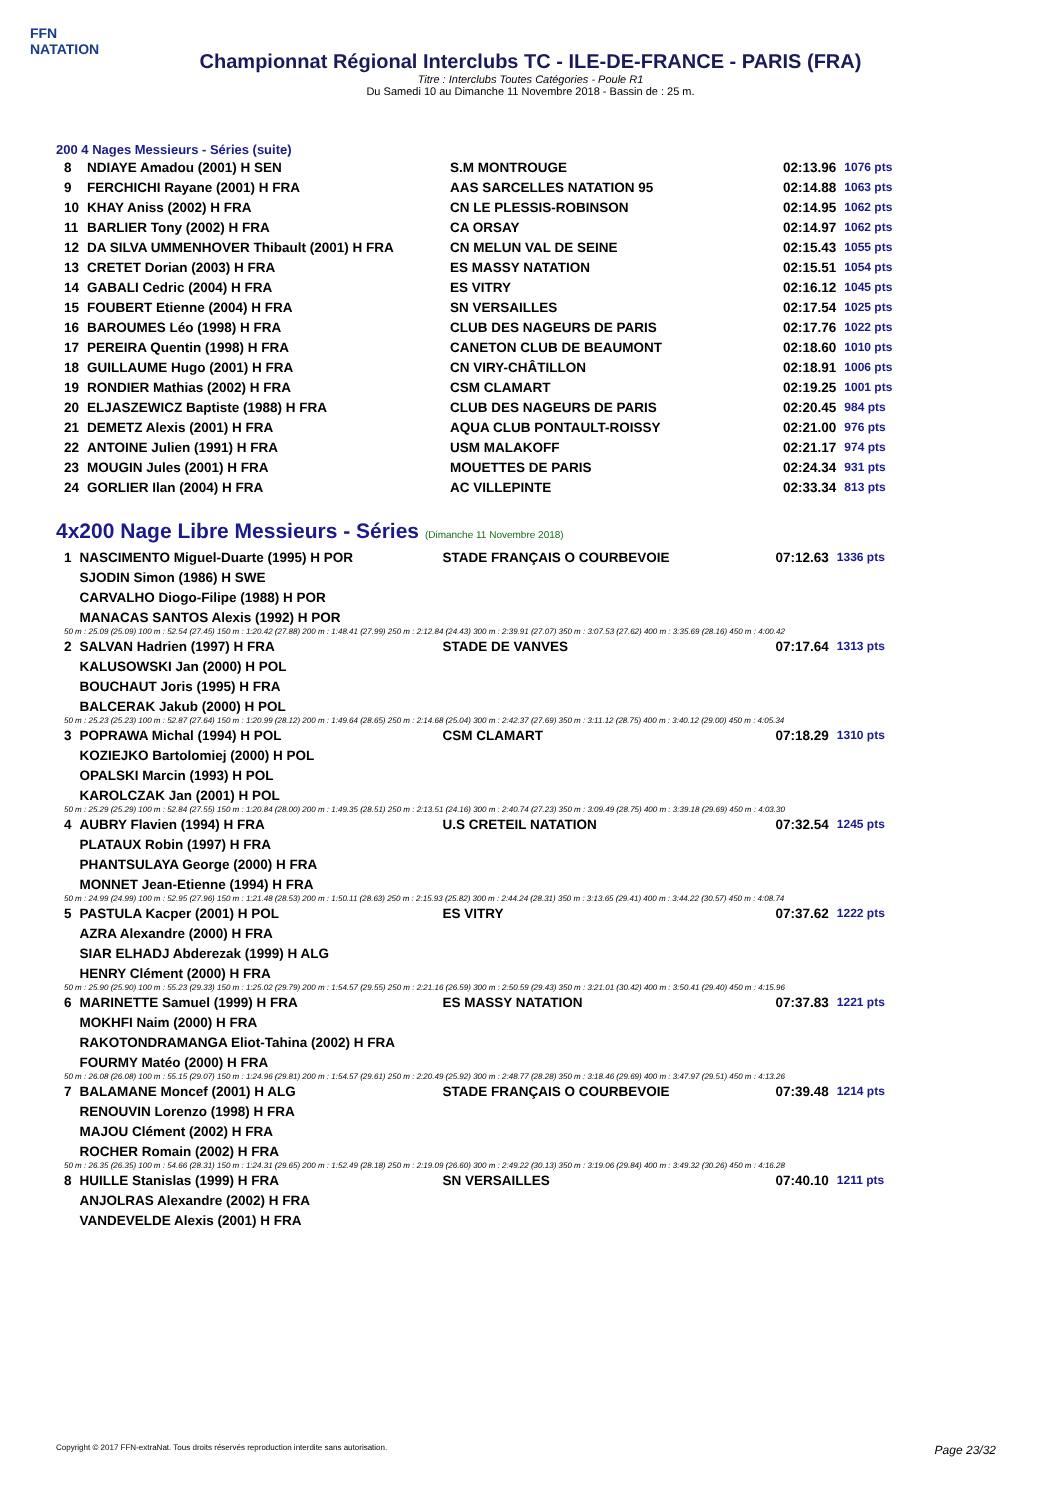FFN
NATATION
Championnat Régional Interclubs TC - ILE-DE-FRANCE - PARIS (FRA)
Titre : Interclubs Toutes Catégories - Poule R1
Du Samedi 10 au Dimanche 11 Novembre 2018 - Bassin de : 25 m.
200 4 Nages Messieurs - Séries (suite)
| 8 | NDIAYE Amadou (2001) H SEN | S.M MONTROUGE | 02:13.96 | 1076 pts |
| 9 | FERCHICHI Rayane (2001) H FRA | AAS SARCELLES NATATION 95 | 02:14.88 | 1063 pts |
| 10 | KHAY Aniss (2002) H FRA | CN LE PLESSIS-ROBINSON | 02:14.95 | 1062 pts |
| 11 | BARLIER Tony (2002) H FRA | CA ORSAY | 02:14.97 | 1062 pts |
| 12 | DA SILVA UMMENHOVER Thibault (2001) H FRA | CN MELUN VAL DE SEINE | 02:15.43 | 1055 pts |
| 13 | CRETET Dorian (2003) H FRA | ES MASSY NATATION | 02:15.51 | 1054 pts |
| 14 | GABALI Cedric (2004) H FRA | ES VITRY | 02:16.12 | 1045 pts |
| 15 | FOUBERT Etienne (2004) H FRA | SN VERSAILLES | 02:17.54 | 1025 pts |
| 16 | BAROUMES Léo (1998) H FRA | CLUB DES NAGEURS DE PARIS | 02:17.76 | 1022 pts |
| 17 | PEREIRA Quentin (1998) H FRA | CANETON CLUB DE BEAUMONT | 02:18.60 | 1010 pts |
| 18 | GUILLAUME Hugo (2001) H FRA | CN VIRY-CHÂTILLON | 02:18.91 | 1006 pts |
| 19 | RONDIER Mathias (2002) H FRA | CSM CLAMART | 02:19.25 | 1001 pts |
| 20 | ELJASZEWICZ Baptiste (1988) H FRA | CLUB DES NAGEURS DE PARIS | 02:20.45 | 984 pts |
| 21 | DEMETZ Alexis (2001) H FRA | AQUA CLUB PONTAULT-ROISSY | 02:21.00 | 976 pts |
| 22 | ANTOINE Julien (1991) H FRA | USM MALAKOFF | 02:21.17 | 974 pts |
| 23 | MOUGIN Jules (2001) H FRA | MOUETTES DE PARIS | 02:24.34 | 931 pts |
| 24 | GORLIER Ilan (2004) H FRA | AC VILLEPINTE | 02:33.34 | 813 pts |
4x200 Nage Libre Messieurs - Séries (Dimanche 11 Novembre 2018)
| 1 | NASCIMENTO Miguel-Duarte (1995) H POR | STADE FRANÇAIS O COURBEVOIE | 07:12.63 | 1336 pts |
| | SJODIN Simon (1986) H SWE | | | |
| | CARVALHO Diogo-Filipe (1988) H POR | | | |
| | MANACAS SANTOS Alexis (1992) H POR | | | |
| 50 m : 25.09 (25.09) 100 m : 52.54 (27.45) 150 m : 1:20.42 (27.88) 200 m : 1:48.41 (27.99) 250 m : 2:12.84 (24.43) 300 m : 2:39.91 (27.07) 350 m : 3:07.53 (27.62) 400 m : 3:35.69 (28.16) 450 m : 4:00.42 | | | | |
| 2 | SALVAN Hadrien (1997) H FRA | STADE DE VANVES | 07:17.64 | 1313 pts |
| | KALUSOWSKI Jan (2000) H POL | | | |
| | BOUCHAUT Joris (1995) H FRA | | | |
| | BALCERAK Jakub (2000) H POL | | | |
| 50 m : 25.23 (25.23) 100 m : 52.87 (27.64) 150 m : 1:20.99 (28.12) 200 m : 1:49.64 (28.65) 250 m : 2:14.68 (25.04) 300 m : 2:42.37 (27.69) 350 m : 3:11.12 (28.75) 400 m : 3:40.12 (29.00) 450 m : 4:05.34 | | | | |
| 3 | POPRAWA Michal (1994) H POL | CSM CLAMART | 07:18.29 | 1310 pts |
| | KOZIEJKO Bartolomiej (2000) H POL | | | |
| | OPALSKI Marcin (1993) H POL | | | |
| | KAROLCZAK Jan (2001) H POL | | | |
| 50 m : 25.29 (25.29) 100 m : 52.84 (27.55) 150 m : 1:20.84 (28.00) 200 m : 1:49.35 (28.51) 250 m : 2:13.51 (24.16) 300 m : 2:40.74 (27.23) 350 m : 3:09.49 (28.75) 400 m : 3:39.18 (29.69) 450 m : 4:03.30 | | | | |
| 4 | AUBRY Flavien (1994) H FRA | U.S CRETEIL NATATION | 07:32.54 | 1245 pts |
| | PLATAUX Robin (1997) H FRA | | | |
| | PHANTSULAYA George (2000) H FRA | | | |
| | MONNET Jean-Etienne (1994) H FRA | | | |
| 50 m : 24.99 (24.99) 100 m : 52.95 (27.96) 150 m : 1:21.48 (28.53) 200 m : 1:50.11 (28.63) 250 m : 2:15.93 (25.82) 300 m : 2:44.24 (28.31) 350 m : 3:13.65 (29.41) 400 m : 3:44.22 (30.57) 450 m : 4:08.74 | | | | |
| 5 | PASTULA Kacper (2001) H POL | ES VITRY | 07:37.62 | 1222 pts |
| | AZRA Alexandre (2000) H FRA | | | |
| | SIAR ELHADJ Abderezak (1999) H ALG | | | |
| | HENRY Clément (2000) H FRA | | | |
| 50 m : 25.90 (25.90) 100 m : 55.23 (29.33) 150 m : 1:25.02 (29.79) 200 m : 1:54.57 (29.55) 250 m : 2:21.16 (26.59) 300 m : 2:50.59 (29.43) 350 m : 3:21.01 (30.42) 400 m : 3:50.41 (29.40) 450 m : 4:15.96 | | | | |
| 6 | MARINETTE Samuel (1999) H FRA | ES MASSY NATATION | 07:37.83 | 1221 pts |
| | MOKHFI Naim (2000) H FRA | | | |
| | RAKOTONDRAMANGA Eliot-Tahina (2002) H FRA | | | |
| | FOURMY Matéo (2000) H FRA | | | |
| 50 m : 26.08 (26.08) 100 m : 55.15 (29.07) 150 m : 1:24.96 (29.81) 200 m : 1:54.57 (29.61) 250 m : 2:20.49 (25.92) 300 m : 2:48.77 (28.28) 350 m : 3:18.46 (29.69) 400 m : 3:47.97 (29.51) 450 m : 4:13.26 | | | | |
| 7 | BALAMANE Moncef (2001) H ALG | STADE FRANÇAIS O COURBEVOIE | 07:39.48 | 1214 pts |
| | RENOUVIN Lorenzo (1998) H FRA | | | |
| | MAJOU Clément (2002) H FRA | | | |
| | ROCHER Romain (2002) H FRA | | | |
| 50 m : 26.35 (26.35) 100 m : 54.66 (28.31) 150 m : 1:24.31 (29.65) 200 m : 1:52.49 (28.18) 250 m : 2:19.09 (26.60) 300 m : 2:49.22 (30.13) 350 m : 3:19.06 (29.84) 400 m : 3:49.32 (30.26) 450 m : 4:16.28 | | | | |
| 8 | HUILLE Stanislas (1999) H FRA | SN VERSAILLES | 07:40.10 | 1211 pts |
| | ANJOLRAS Alexandre (2002) H FRA | | | |
| | VANDEVELDE Alexis (2001) H FRA | | | |
Copyright © 2017 FFN-extraNat. Tous droits réservés reproduction interdite sans autorisation. Page 23/32